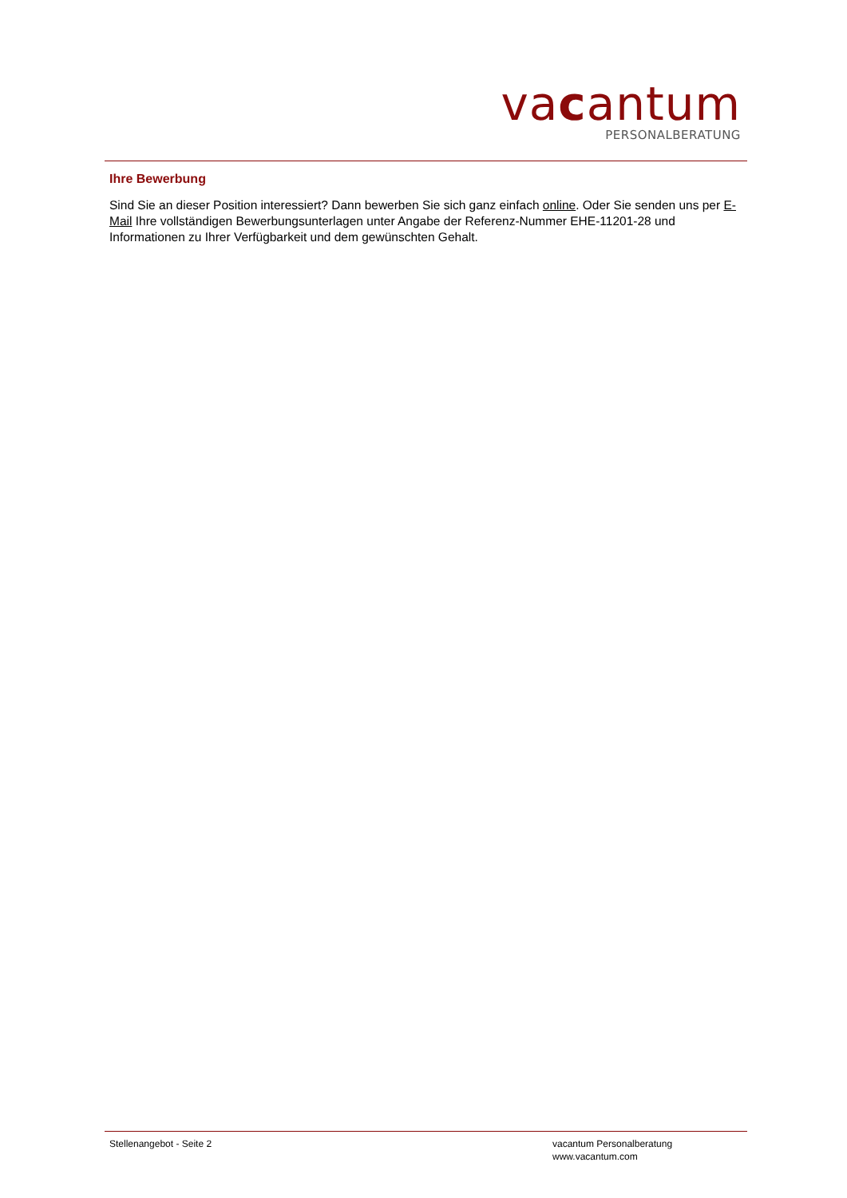vacantum
PERSONALBERATUNG
Ihre Bewerbung
Sind Sie an dieser Position interessiert? Dann bewerben Sie sich ganz einfach online. Oder Sie senden uns per E-Mail Ihre vollständigen Bewerbungsunterlagen unter Angabe der Referenz-Nummer EHE-11201-28 und Informationen zu Ihrer Verfügbarkeit und dem gewünschten Gehalt.
Stellenangebot - Seite 2 vacantum Personalberatung
www.vacantum.com